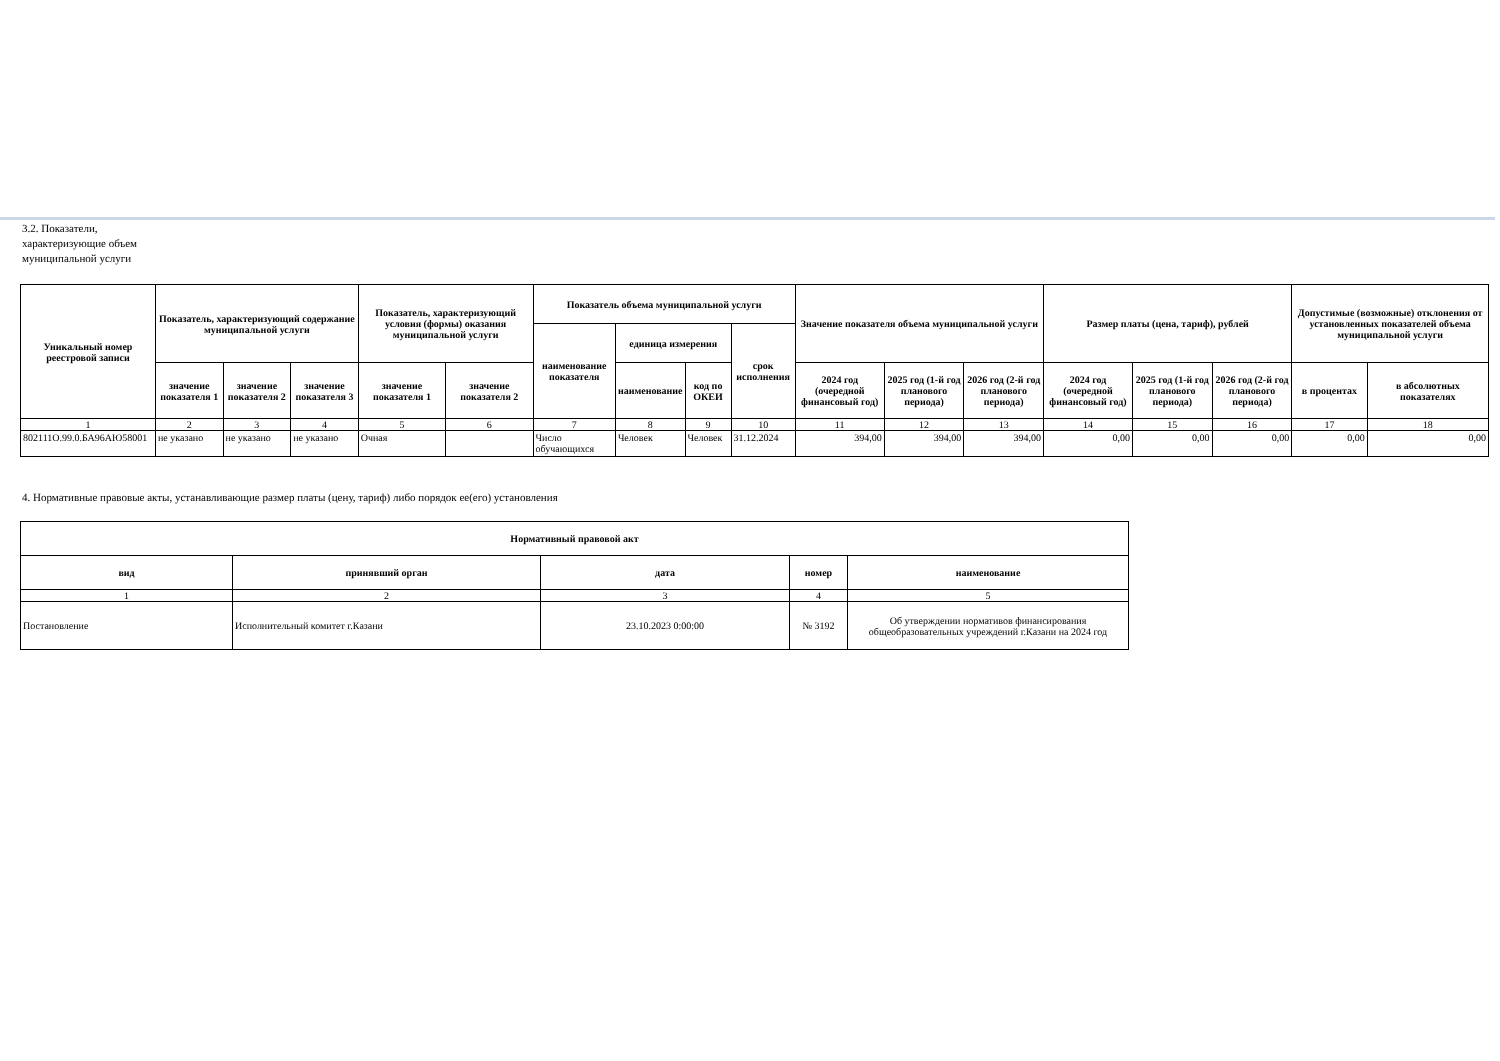3.2. Показатели, характеризующие объем муниципальной услуги
| Уникальный номер реестровой записи | Показатель, характеризующий содержание муниципальной услуги | | | Показатель, характеризующий условия (формы) оказания муниципальной услуги | | Показатель объема муниципальной услуги | | | | Значение показателя объема муниципальной услуги | | | Размер платы (цена, тариф), рублей | | | Допустимые (возможные) отклонения от установленных показателей объема муниципальной услуги | |
| --- | --- | --- | --- | --- | --- | --- | --- | --- | --- | --- | --- | --- | --- | --- | --- | --- | --- |
| | | | | | | наименование показателя | единица измерения | | срок исполнения | | | | | | | | |
| | значение показателя 1 | значение показателя 2 | значение показателя 3 | значение показателя 1 | значение показателя 2 | | наименование | код по ОКЕИ | | 2024 год (очередной финансовый год) | 2025 год (1-й год планового периода) | 2026 год (2-й год планового периода) | 2024 год (очередной финансовый год) | 2025 год (1-й год планового периода) | 2026 год (2-й год планового периода) | в процентах | в абсолютных показателях |
| 1 | 2 | 3 | 4 | 5 | 6 | 7 | 8 | 9 | 10 | 11 | 12 | 13 | 14 | 15 | 16 | 17 | 18 |
| 802111О.99.0.БА96АЮ58001 | не указано | не указано | не указано | Очная | | Число обучающихся | Человек | Человек | 31.12.2024 | 394,00 | 394,00 | 394,00 | 0,00 | 0,00 | 0,00 | 0,00 | 0,00 |
4. Нормативные правовые акты, устанавливающие размер платы (цену, тариф) либо порядок ее(его) установления
| Нормативный правовой акт | | | | |
| --- | --- | --- | --- | --- |
| вид | принявший орган | дата | номер | наименование |
| 1 | 2 | 3 | 4 | 5 |
| Постановление | Исполнительный комитет г.Казани | 23.10.2023 0:00:00 | № 3192 | Об утверждении нормативов финансирования общеобразовательных учреждений г.Казани на 2024 год |